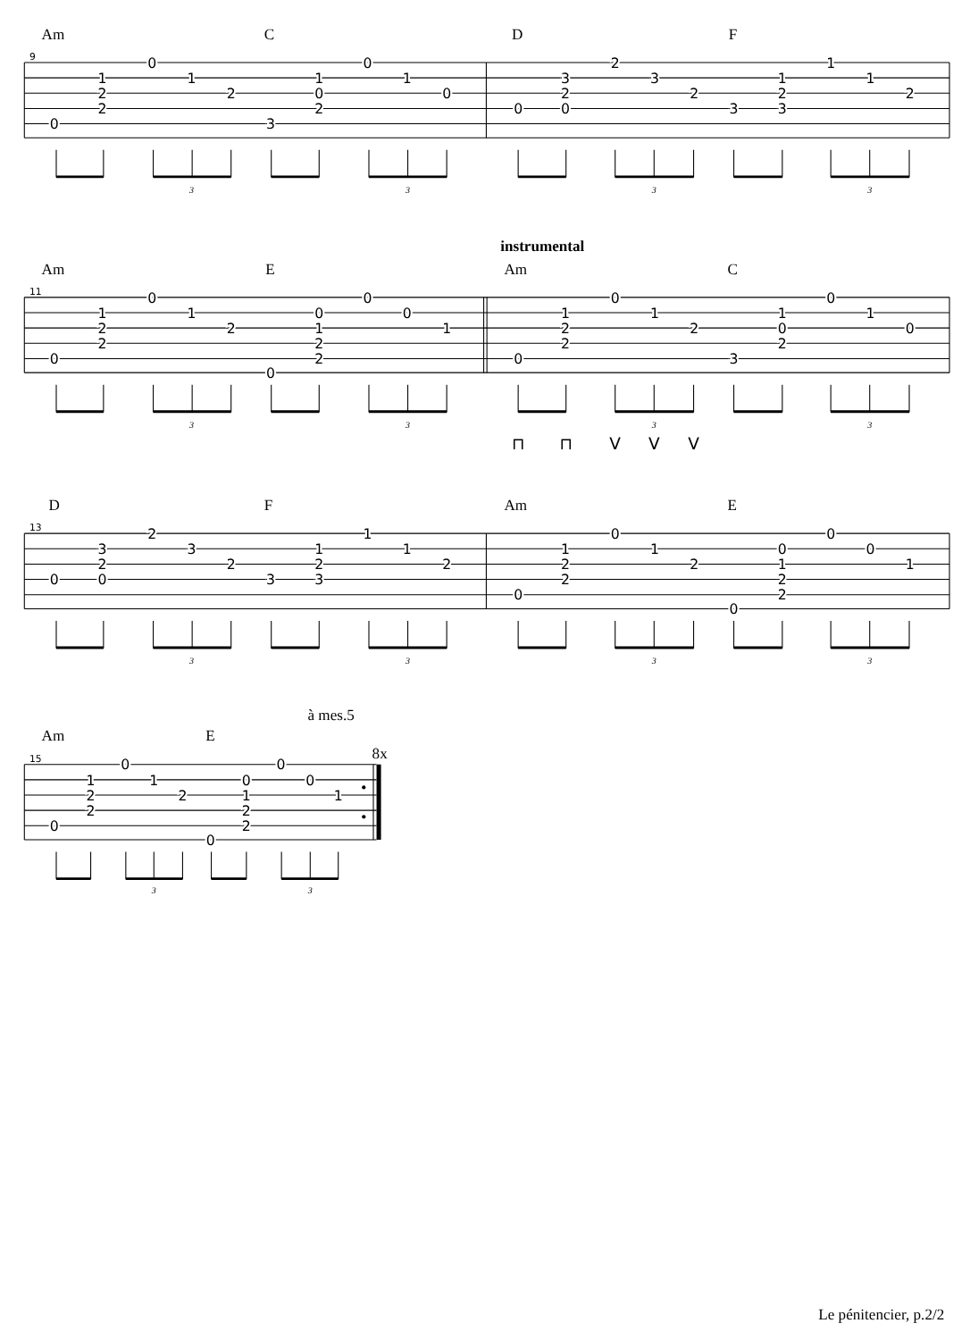Am
C
D
F
9
0
1
2
2
0
1
2
3
1
0
2
0
1
0
0
3
2
0
2
3
2
3
1
2
3
1
1
2
3
3
3
3
instrumental
Am
E
Am
C
11
0
1
2
2
0
1
2
0
0
1
2
2
0
0
1
0
1
2
2
0
1
2
3
1
0
2
0
1
0
3
3
3
3
⊓
⊓
V
V
V
D
F
Am
E
13
0
3
2
0
2
3
2
3
1
2
3
1
1
2
0
1
2
2
0
1
2
0
0
1
2
2
0
0
1
3
3
3
3
à mes.5
Am
E
15
8x
0
1
2
2
0
1
2
0
0
1
2
2
0
0
1
3
3
Le pénitencier, p.2/2